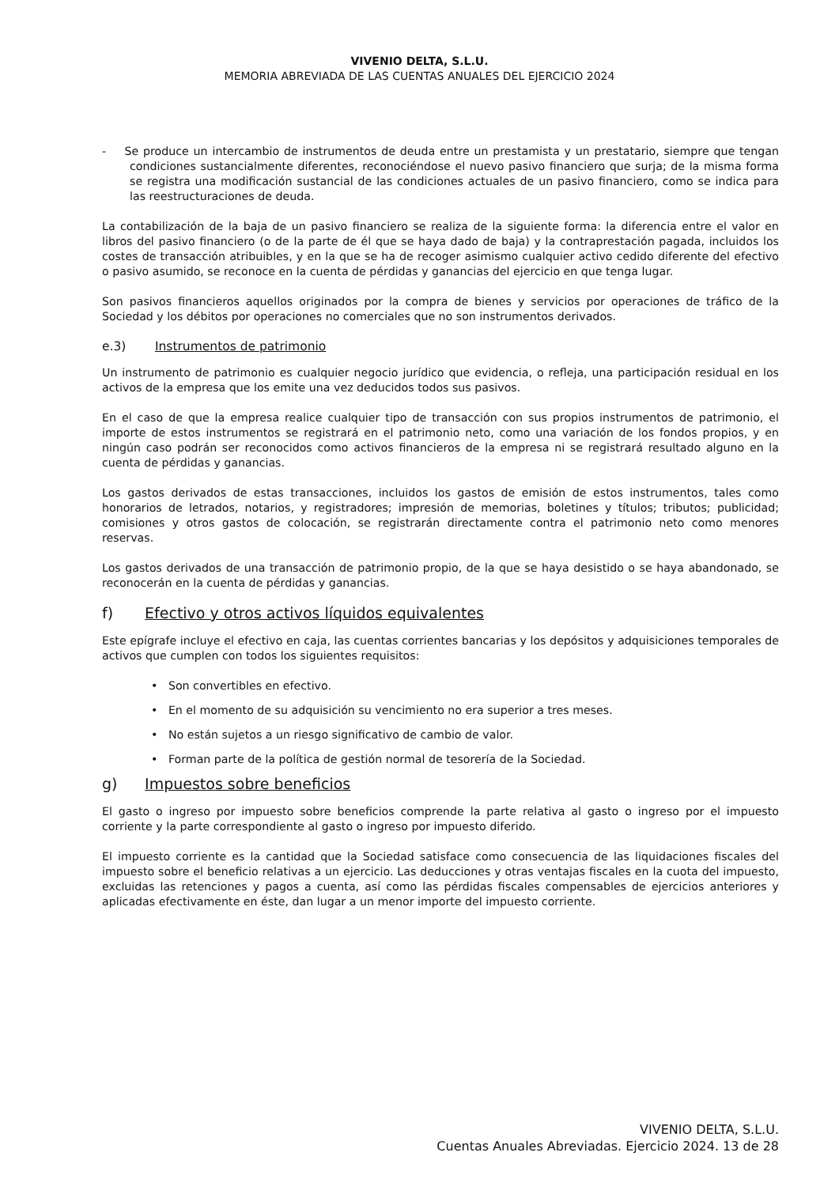VIVENIO DELTA, S.L.U.
MEMORIA ABREVIADA DE LAS CUENTAS ANUALES DEL EJERCICIO 2024
- Se produce un intercambio de instrumentos de deuda entre un prestamista y un prestatario, siempre que tengan condiciones sustancialmente diferentes, reconociéndose el nuevo pasivo financiero que surja; de la misma forma se registra una modificación sustancial de las condiciones actuales de un pasivo financiero, como se indica para las reestructuraciones de deuda.
La contabilización de la baja de un pasivo financiero se realiza de la siguiente forma: la diferencia entre el valor en libros del pasivo financiero (o de la parte de él que se haya dado de baja) y la contraprestación pagada, incluidos los costes de transacción atribuibles, y en la que se ha de recoger asimismo cualquier activo cedido diferente del efectivo o pasivo asumido, se reconoce en la cuenta de pérdidas y ganancias del ejercicio en que tenga lugar.
Son pasivos financieros aquellos originados por la compra de bienes y servicios por operaciones de tráfico de la Sociedad y los débitos por operaciones no comerciales que no son instrumentos derivados.
e.3) Instrumentos de patrimonio
Un instrumento de patrimonio es cualquier negocio jurídico que evidencia, o refleja, una participación residual en los activos de la empresa que los emite una vez deducidos todos sus pasivos.
En el caso de que la empresa realice cualquier tipo de transacción con sus propios instrumentos de patrimonio, el importe de estos instrumentos se registrará en el patrimonio neto, como una variación de los fondos propios, y en ningún caso podrán ser reconocidos como activos financieros de la empresa ni se registrará resultado alguno en la cuenta de pérdidas y ganancias.
Los gastos derivados de estas transacciones, incluidos los gastos de emisión de estos instrumentos, tales como honorarios de letrados, notarios, y registradores; impresión de memorias, boletines y títulos; tributos; publicidad; comisiones y otros gastos de colocación, se registrarán directamente contra el patrimonio neto como menores reservas.
Los gastos derivados de una transacción de patrimonio propio, de la que se haya desistido o se haya abandonado, se reconocerán en la cuenta de pérdidas y ganancias.
f) Efectivo y otros activos líquidos equivalentes
Este epígrafe incluye el efectivo en caja, las cuentas corrientes bancarias y los depósitos y adquisiciones temporales de activos que cumplen con todos los siguientes requisitos:
• Son convertibles en efectivo.
• En el momento de su adquisición su vencimiento no era superior a tres meses.
• No están sujetos a un riesgo significativo de cambio de valor.
• Forman parte de la política de gestión normal de tesorería de la Sociedad.
g) Impuestos sobre beneficios
El gasto o ingreso por impuesto sobre beneficios comprende la parte relativa al gasto o ingreso por el impuesto corriente y la parte correspondiente al gasto o ingreso por impuesto diferido.
El impuesto corriente es la cantidad que la Sociedad satisface como consecuencia de las liquidaciones fiscales del impuesto sobre el beneficio relativas a un ejercicio. Las deducciones y otras ventajas fiscales en la cuota del impuesto, excluidas las retenciones y pagos a cuenta, así como las pérdidas fiscales compensables de ejercicios anteriores y aplicadas efectivamente en éste, dan lugar a un menor importe del impuesto corriente.
VIVENIO DELTA, S.L.U.
Cuentas Anuales Abreviadas. Ejercicio 2024. 13 de 28